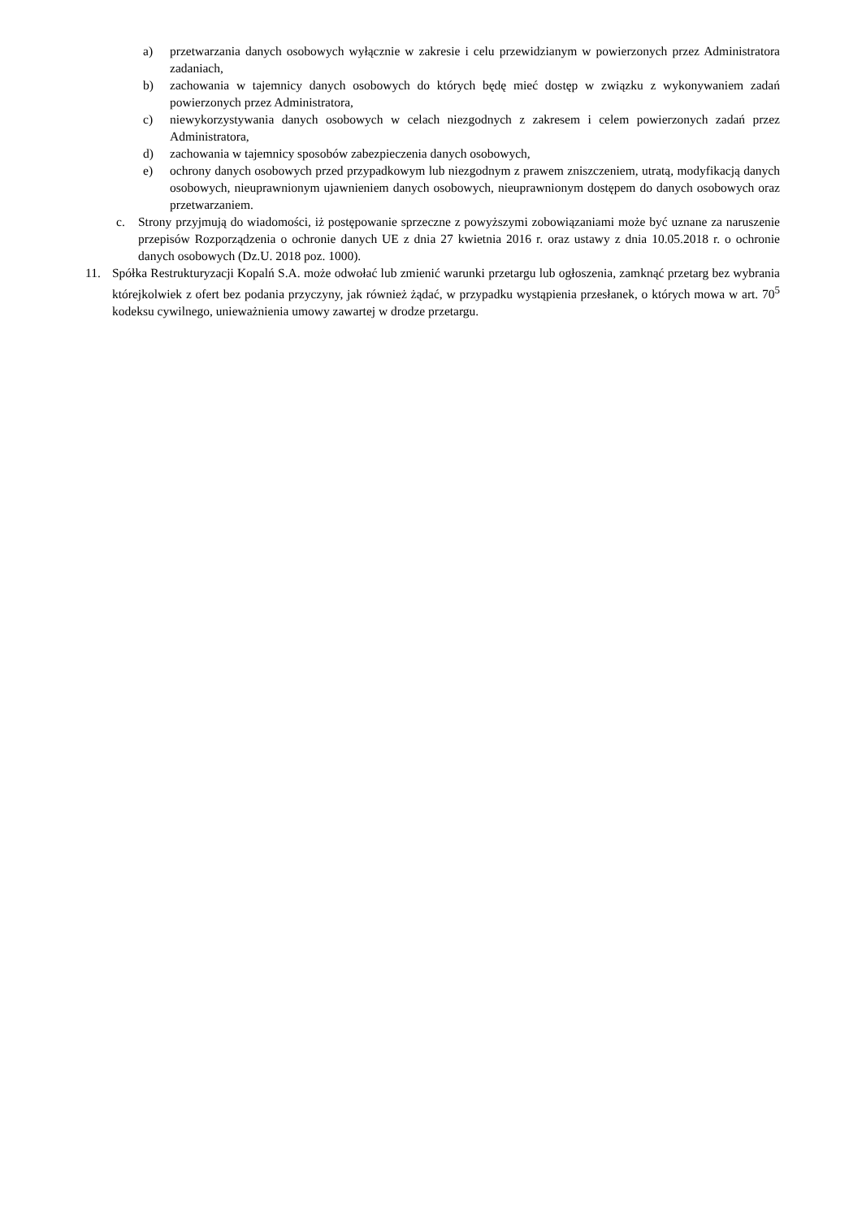a) przetwarzania danych osobowych wyłącznie w zakresie i celu przewidzianym w powierzonych przez Administratora zadaniach,
b) zachowania w tajemnicy danych osobowych do których będę mieć dostęp w związku z wykonywaniem zadań powierzonych przez Administratora,
c) niewykorzystywania danych osobowych w celach niezgodnych z zakresem i celem powierzonych zadań przez Administratora,
d) zachowania w tajemnicy sposobów zabezpieczenia danych osobowych,
e) ochrony danych osobowych przed przypadkowym lub niezgodnym z prawem zniszczeniem, utratą, modyfikacją danych osobowych, nieuprawnionym ujawnieniem danych osobowych, nieuprawnionym dostępem do danych osobowych oraz przetwarzaniem.
c. Strony przyjmują do wiadomości, iż postępowanie sprzeczne z powyższymi zobowiązaniami może być uznane za naruszenie przepisów Rozporządzenia o ochronie danych UE z dnia 27 kwietnia 2016 r. oraz ustawy z dnia 10.05.2018 r. o ochronie danych osobowych (Dz.U. 2018 poz. 1000).
11. Spółka Restrukturyzacji Kopalń S.A. może odwołać lub zmienić warunki przetargu lub ogłoszenia, zamknąć przetarg bez wybrania którejkolwiek z ofert bez podania przyczyny, jak również żądać, w przypadku wystąpienia przesłanek, o których mowa w art. 70<sup>5</sup> kodeksu cywilnego, unieważnienia umowy zawartej w drodze przetargu.